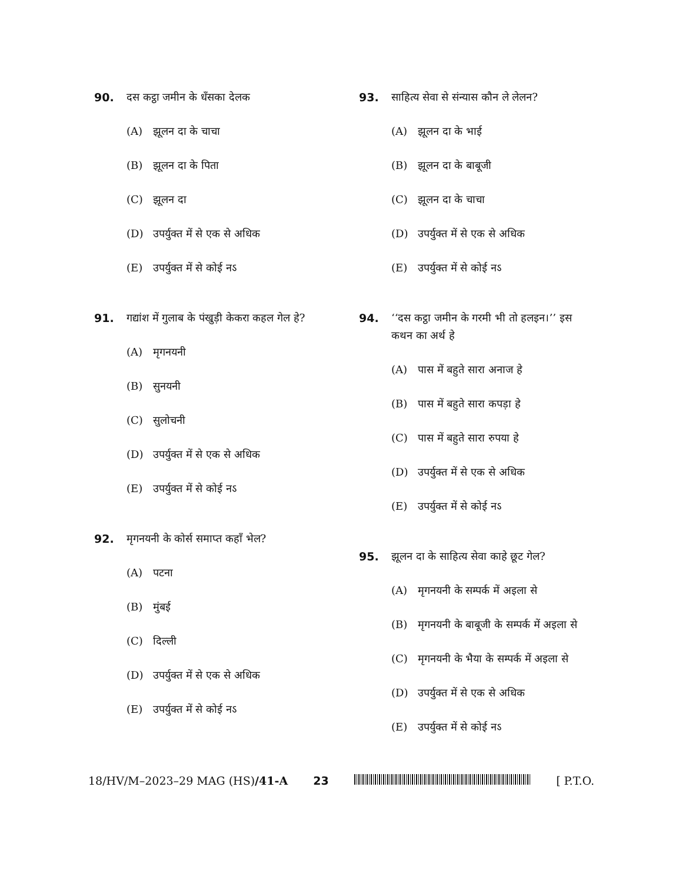90. दस कट्ठा जमीन के धँसका देलक
(A) झूलन दा के चाचा
(B) झूलन दा के पिता
(C) झूलन दा
(D) उपर्युक्त में से एक से अधिक
(E) उपर्युक्त में से कोई नऽ
91. गद्यांश में गुलाब के पंखुड़ी केकरा कहल गेल हे?
(A) मृगनयनी
(B) सुनयनी
(C) सुलोचनी
(D) उपर्युक्त में से एक से अधिक
(E) उपर्युक्त में से कोई नऽ
92. मृगनयनी के कोर्स समाप्त कहाँ भेल?
(A) पटना
(B) मुंबई
(C) दिल्ली
(D) उपर्युक्त में से एक से अधिक
(E) उपर्युक्त में से कोई नऽ
93. साहित्य सेवा से संन्यास कौन ले लेलन?
(A) झूलन दा के भाई
(B) झूलन दा के बाबूजी
(C) झूलन दा के चाचा
(D) उपर्युक्त में से एक से अधिक
(E) उपर्युक्त में से कोई नऽ
94. ‘‘दस कट्ठा जमीन के गरमी भी तो हलइन।’’ इस कथन का अर्थ हे
(A) पास में बहुते सारा अनाज हे
(B) पास में बहुते सारा कपड़ा हे
(C) पास में बहुते सारा रुपया हे
(D) उपर्युक्त में से एक से अधिक
(E) उपर्युक्त में से कोई नऽ
95. झूलन दा के साहित्य सेवा काहे छूट गेल?
(A) मृगनयनी के सम्पर्क में अइला से
(B) मृगनयनी के बाबूजी के सम्पर्क में अइला से
(C) मृगनयनी के भैया के सम्पर्क में अइला से
(D) उपर्युक्त में से एक से अधिक
(E) उपर्युक्त में से कोई नऽ
18/HV/M–2023–29 MAG (HS)/41-A 23 [ P.T.O.